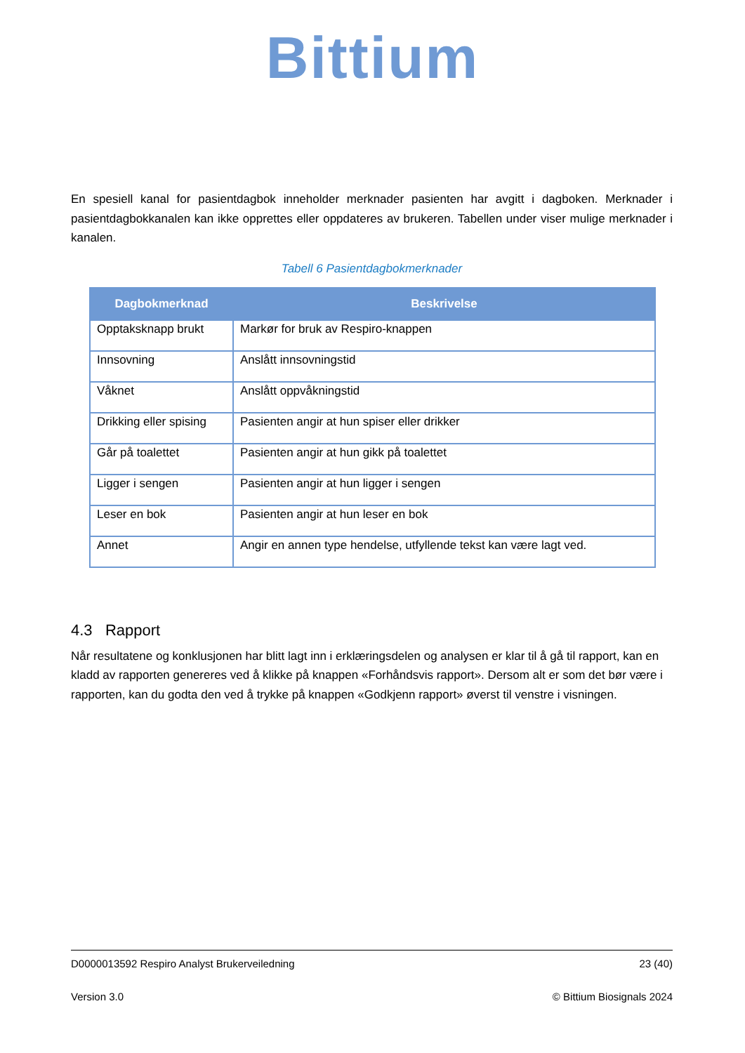Bittium
En spesiell kanal for pasientdagbok inneholder merknader pasienten har avgitt i dagboken. Merknader i pasientdagbokkanalen kan ikke opprettes eller oppdateres av brukeren. Tabellen under viser mulige merknader i kanalen.
Tabell 6 Pasientdagbokmerknader
| Dagbokmerknad | Beskrivelse |
| --- | --- |
| Opptaksknapp brukt | Markør for bruk av Respiro-knappen |
| Innsovning | Anslått innsovningstid |
| Våknet | Anslått oppvåkningstid |
| Drikking eller spising | Pasienten angir at hun spiser eller drikker |
| Går på toalettet | Pasienten angir at hun gikk på toalettet |
| Ligger i sengen | Pasienten angir at hun ligger i sengen |
| Leser en bok | Pasienten angir at hun leser en bok |
| Annet | Angir en annen type hendelse, utfyllende tekst kan være lagt ved. |
4.3 Rapport
Når resultatene og konklusjonen har blitt lagt inn i erklæringsdelen og analysen er klar til å gå til rapport, kan en kladd av rapporten genereres ved å klikke på knappen «Forhåndsvis rapport». Dersom alt er som det bør være i rapporten, kan du godta den ved å trykke på knappen «Godkjenn rapport» øverst til venstre i visningen.
D0000013592 Respiro Analyst Brukerveiledning 23 (40)
Version 3.0 © Bittium Biosignals 2024